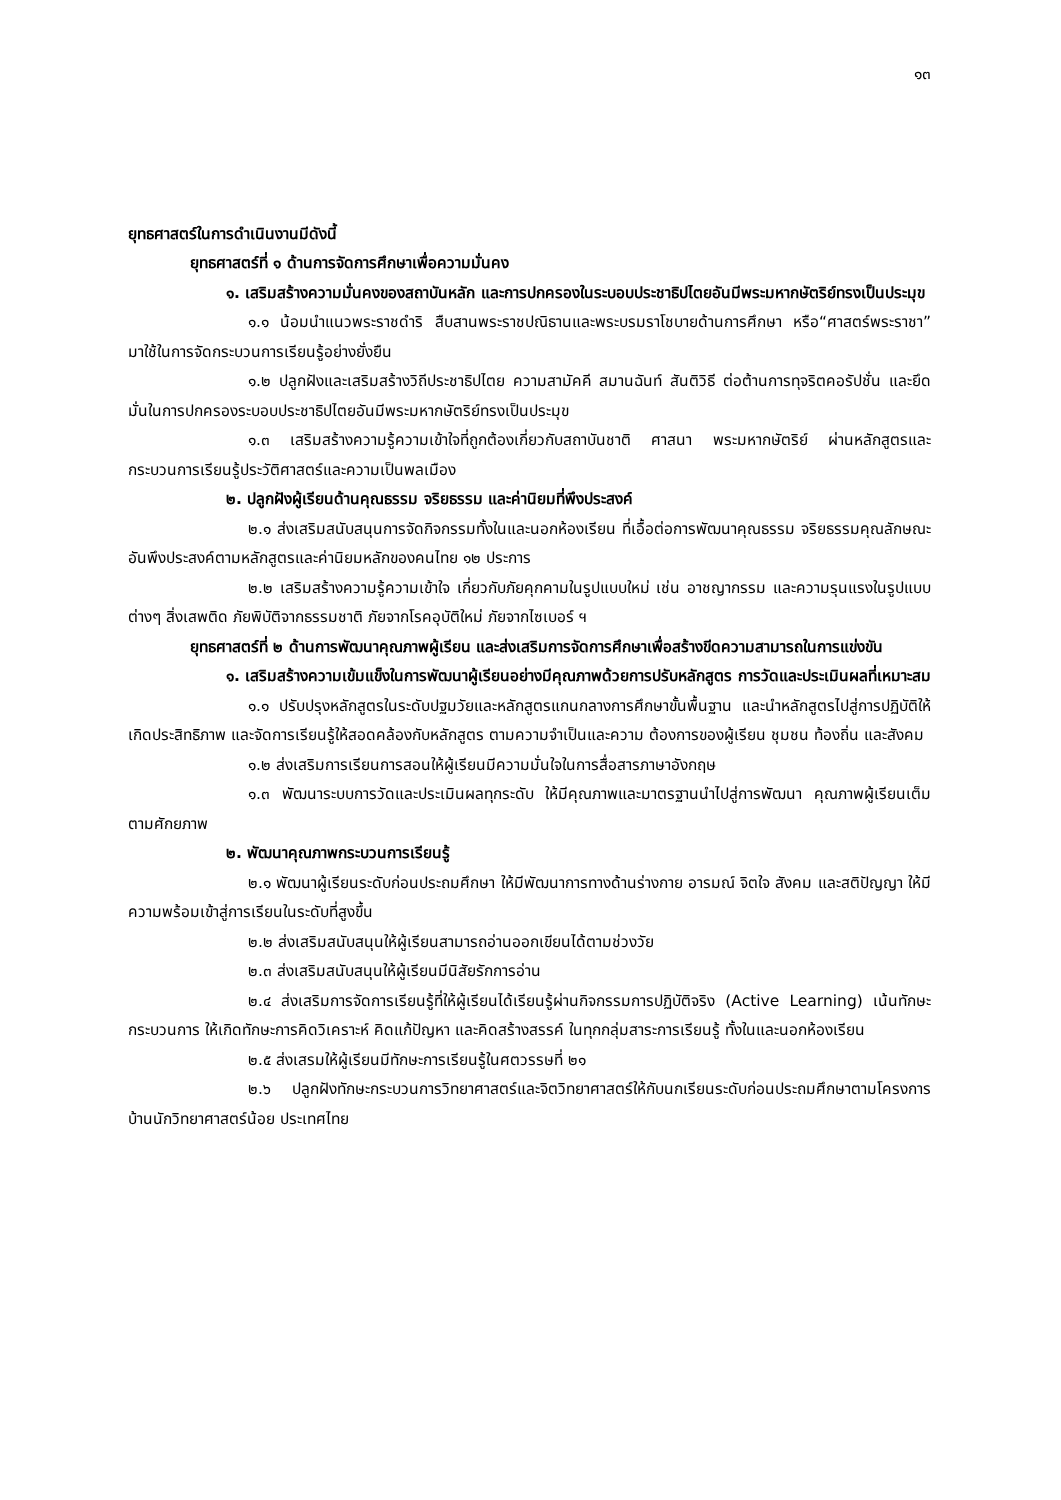๑๓
ยุทธศาสตร์ในการดำเนินงานมีดังนี้
ยุทธศาสตร์ที่ ๑ ด้านการจัดการศึกษาเพื่อความมั่นคง
๑. เสริมสร้างความมั่นคงของสถาบันหลัก และการปกครองในระบอบประชาธิปไตยอันมีพระมหากษัตริย์ทรงเป็นประมุข
๑.๑ น้อมนำแนวพระราชดำริ สืบสานพระราชปณิธานและพระบรมราโชบายด้านการศึกษา หรือ“ศาสตร์พระราชา” มาใช้ในการจัดกระบวนการเรียนรู้อย่างยั่งยืน
๑.๒ ปลูกฝังและเสริมสร้างวิถีประชาธิปไตย ความสามัคคี สมานฉันท์ สันติวิธี ต่อต้านการทุจริตคอรัปชั่น และยึดมั่นในการปกครองระบอบประชาธิปไตยอันมีพระมหากษัตริย์ทรงเป็นประมุข
๑.๓ เสริมสร้างความรู้ความเข้าใจที่ถูกต้องเกี่ยวกับสถาบันชาติ ศาสนา พระมหากษัตริย์ ผ่านหลักสูตรและกระบวนการเรียนรู้ประวัติศาสตร์และความเป็นพลเมือง
๒. ปลูกฝังผู้เรียนด้านคุณธรรม จริยธรรม และค่านิยมที่พึงประสงค์
๒.๑ ส่งเสริมสนับสนุนการจัดกิจกรรมทั้งในและนอกห้องเรียน ที่เอื้อต่อการพัฒนาคุณธรรม จริยธรรมคุณลักษณะอันพึงประสงค์ตามหลักสูตรและค่านิยมหลักของคนไทย ๑๒ ประการ
๒.๒ เสริมสร้างความรู้ความเข้าใจ เกี่ยวกับภัยคุกคามในรูปแบบใหม่ เช่น อาชญากรรม และความรุนแรงในรูปแบบต่างๆ สิ่งเสพติด ภัยพิบัติจากธรรมชาติ ภัยจากโรคอุบัติใหม่ ภัยจากไซเบอร์ ฯ
ยุทธศาสตร์ที่ ๒ ด้านการพัฒนาคุณภาพผู้เรียน และส่งเสริมการจัดการศึกษาเพื่อสร้างขีดความสามารถในการแข่งขัน
๑. เสริมสร้างความเข้มแข็งในการพัฒนาผู้เรียนอย่างมีคุณภาพด้วยการปรับหลักสูตร การวัดและประเมินผลที่เหมาะสม
๑.๑ ปรับปรุงหลักสูตรในระดับปฐมวัยและหลักสูตรแกนกลางการศึกษาขั้นพื้นฐาน และนำหลักสูตรไปสู่การปฏิบัติให้เกิดประสิทธิภาพ และจัดการเรียนรู้ให้สอดคล้องกับหลักสูตร ตามความจำเป็นและความ ต้องการของผู้เรียน ชุมชน ท้องถิ่น และสังคม
๑.๒ ส่งเสริมการเรียนการสอนให้ผู้เรียนมีความมั่นใจในการสื่อสารภาษาอังกฤษ
๑.๓ พัฒนาระบบการวัดและประเมินผลทุกระดับ ให้มีคุณภาพและมาตรฐานนำไปสู่การพัฒนา คุณภาพผู้เรียนเต็มตามศักยภาพ
๒. พัฒนาคุณภาพกระบวนการเรียนรู้
๒.๑ พัฒนาผู้เรียนระดับก่อนประถมศึกษา ให้มีพัฒนาการทางด้านร่างกาย อารมณ์ จิตใจ สังคม และสติปัญญา ให้มีความพร้อมเข้าสู่การเรียนในระดับที่สูงขึ้น
๒.๒ ส่งเสริมสนับสนุนให้ผู้เรียนสามารถอ่านออกเขียนได้ตามช่วงวัย
๒.๓ ส่งเสริมสนับสนุนให้ผู้เรียนมีนิสัยรักการอ่าน
๒.๔ ส่งเสริมการจัดการเรียนรู้ที่ให้ผู้เรียนได้เรียนรู้ผ่านกิจกรรมการปฏิบัติจริง (Active Learning) เน้นทักษะกระบวนการ ให้เกิดทักษะการคิดวิเคราะห์ คิดแก้ปัญหา และคิดสร้างสรรค์ ในทุกกลุ่มสาระการเรียนรู้ ทั้งในและนอกห้องเรียน
๒.๕ ส่งเสรมให้ผู้เรียนมีทักษะการเรียนรู้ในศตวรรษที่ ๒๑
๒.๖ ปลูกฝังทักษะกระบวนการวิทยาศาสตร์และจิตวิทยาศาสตร์ให้กับนกเรียนระดับก่อนประถมศึกษาตามโครงการบ้านนักวิทยาศาสตร์น้อย ประเทศไทย